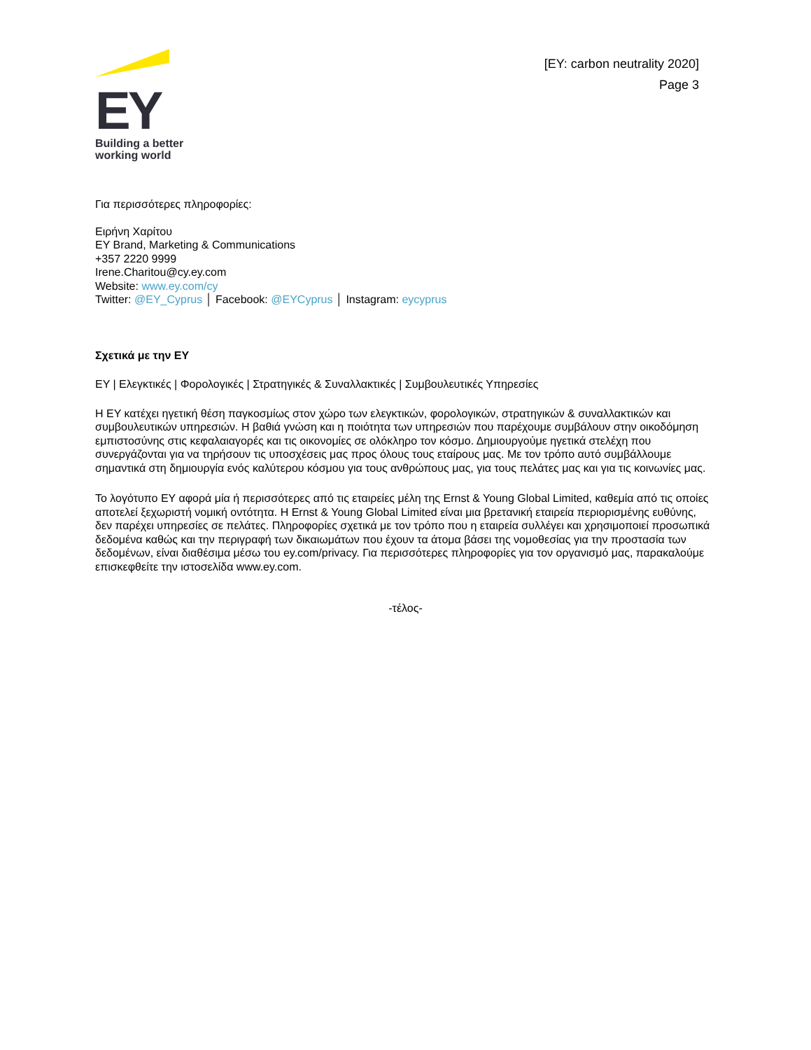EY
Building a better
working world
[EY: carbon neutrality 2020]
Page 3
Για περισσότερες πληροφορίες:
Ειρήνη Χαρίτου
EY Brand, Marketing & Communications
+357 2220 9999
Irene.Charitou@cy.ey.com
Website: www.ey.com/cy
Twitter: @EY_Cyprus │ Facebook: @EYCyprus │ Instagram: eycyprus
Σχετικά με την EY
EY | Ελεγκτικές | Φορολογικές | Στρατηγικές & Συναλλακτικές | Συμβουλευτικές Υπηρεσίες
Η ΕΥ κατέχει ηγετική θέση παγκοσμίως στον χώρο των ελεγκτικών, φορολογικών, στρατηγικών & συναλλακτικών και συμβουλευτικών υπηρεσιών. Η βαθιά γνώση και η ποιότητα των υπηρεσιών που παρέχουμε συμβάλουν στην οικοδόμηση εμπιστοσύνης στις κεφαλαιαγορές και τις οικονομίες σε ολόκληρο τον κόσμο. Δημιουργούμε ηγετικά στελέχη που συνεργάζονται για να τηρήσουν τις υποσχέσεις μας προς όλους τους εταίρους μας. Με τον τρόπο αυτό συμβάλλουμε σημαντικά στη δημιουργία ενός καλύτερου κόσμου για τους ανθρώπους μας, για τους πελάτες μας και για τις κοινωνίες μας.
Το λογότυπο EY αφορά μία ή περισσότερες από τις εταιρείες μέλη της Ernst & Young Global Limited, καθεμία από τις οποίες αποτελεί ξεχωριστή νομική οντότητα. Η Ernst & Young Global Limited είναι μια βρετανική εταιρεία περιορισμένης ευθύνης, δεν παρέχει υπηρεσίες σε πελάτες. Πληροφορίες σχετικά με τον τρόπο που η εταιρεία συλλέγει και χρησιμοποιεί προσωπικά δεδομένα καθώς και την περιγραφή των δικαιωμάτων που έχουν τα άτομα βάσει της νομοθεσίας για την προστασία των δεδομένων, είναι διαθέσιμα μέσω του ey.com/privacy. Για περισσότερες πληροφορίες για τον οργανισμό μας, παρακαλούμε επισκεφθείτε την ιστοσελίδα www.ey.com.
-τέλος-